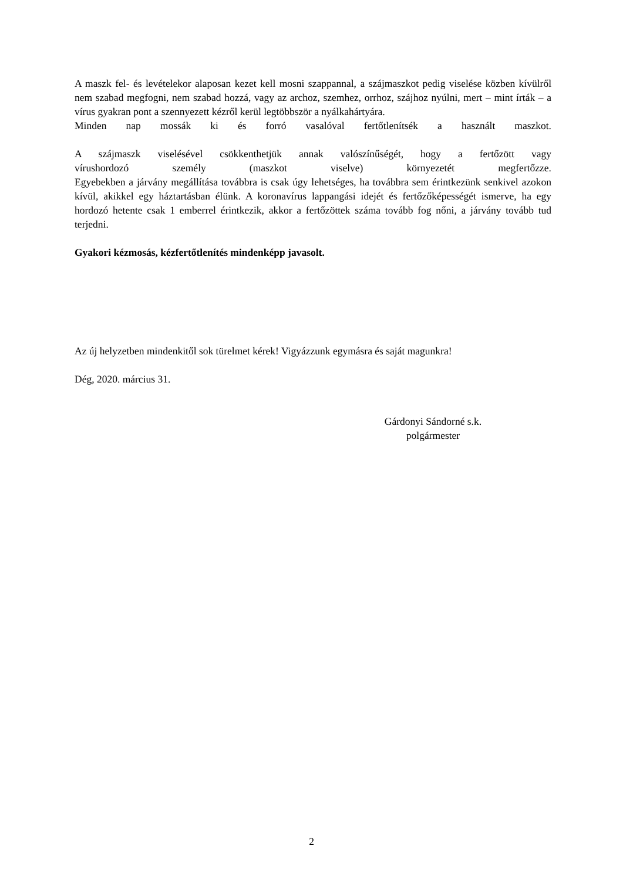A maszk fel- és levételekor alaposan kezet kell mosni szappannal, a szájmaszkot pedig viselése közben kívülről nem szabad megfogni, nem szabad hozzá, vagy az archoz, szemhez, orrhoz, szájhoz nyúlni, mert – mint írták – a vírus gyakran pont a szennyezett kézről kerül legtöbbször a nyálkahártyára.
Minden nap mossák ki és forró vasalóval fertőtlenítsék a használt maszkot.
A szájmaszk viselésével csökkenthetjük annak valószínűségét, hogy a fertőzött vagy vírushordozó személy (maszkot viselve) környezetét megfertőzze. Egyebekben a járvány megállítása továbbra is csak úgy lehetséges, ha továbbra sem érintkezünk senkivel azokon kívül, akikkel egy háztartásban élünk. A koronavírus lappangási idejét és fertőzőképességét ismerve, ha egy hordozó hetente csak 1 emberrel érintkezik, akkor a fertőzöttek száma tovább fog nőni, a járvány tovább tud terjedni.
Gyakori kézmosás, kézfertőtlenítés mindenképp javasolt.
Az új helyzetben mindenkitől sok türelmet kérek! Vigyázzunk egymásra és saját magunkra!
Dég, 2020. március 31.
Gárdonyi Sándorné s.k.
polgármester
2